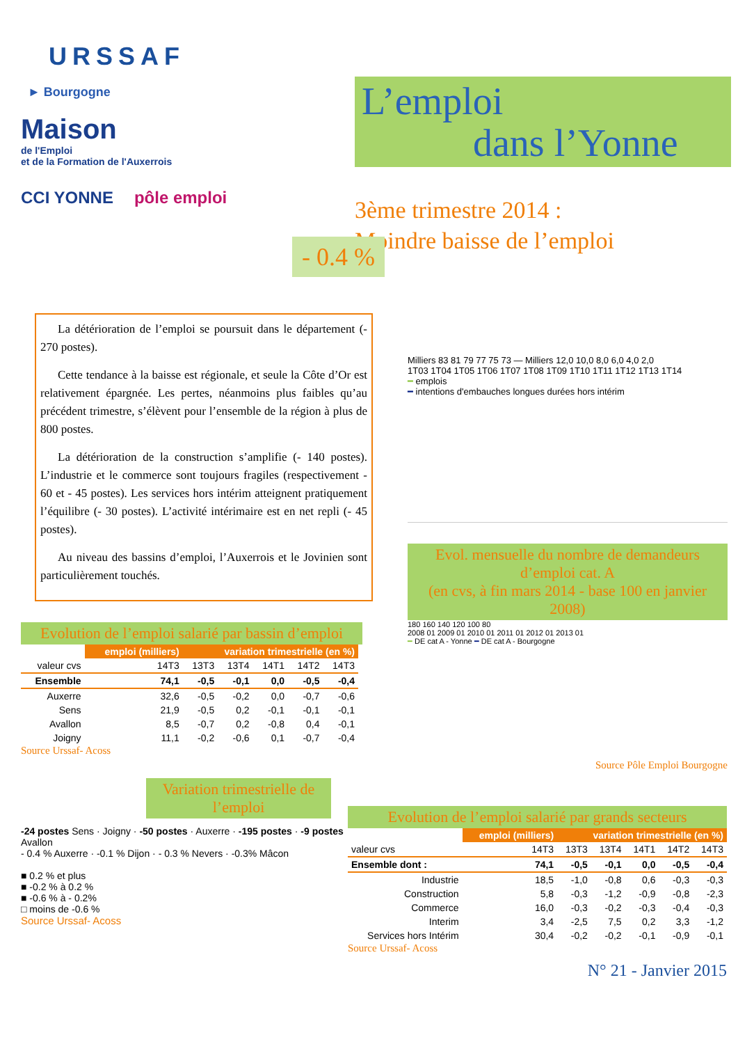URSSAF
► Bourgogne
Maison
de l'Emploi
et de la Formation de l'Auxerrois
CCI YONNE pôle emploi
L’emploi
dans l’Yonne
3ème trimestre 2014 :
Moindre baisse de l’emploi
- 0.4 %
La détérioration de l’emploi se poursuit dans le département (- 270 postes).
Cette tendance à la baisse est régionale, et seule la Côte d’Or est relativement épargnée. Les pertes, néanmoins plus faibles qu’au précédent trimestre, s’élèvent pour l’ensemble de la région à plus de 800 postes.
La détérioration de la construction s’amplifie (- 140 postes). L’industrie et le commerce sont toujours fragiles (respectivement - 60 et - 45 postes). Les services hors intérim atteignent pratiquement l’équilibre (- 30 postes). L’activité intérimaire est en net repli (- 45 postes).
Au niveau des bassins d’emploi, l’Auxerrois et le Jovinien sont particulièrement touchés.
Evolution de l’emploi salarié par bassin d’emploi
| | emploi (milliers) | variation trimestrielle (en %) | | | | |
| --- | --- | --- | --- | --- | --- | --- |
| valeur cvs | 14T3 | 13T3 | 13T4 | 14T1 | 14T2 | 14T3 |
| Ensemble | 74,1 | -0,5 | -0,1 | 0,0 | -0,5 | -0,4 |
| Auxerre | 32,6 | -0,5 | -0,2 | 0,0 | -0,7 | -0,6 |
| Sens | 21,9 | -0,5 | 0,2 | -0,1 | -0,1 | -0,1 |
| Avallon | 8,5 | -0,7 | 0,2 | -0,8 | 0,4 | -0,1 |
| Joigny | 11,1 | -0,2 | -0,6 | 0,1 | -0,7 | -0,4 |
Source Urssaf- Acoss
Milliers 83 81 79 77 75 73 — Milliers 12,0 10,0 8,0 6,0 4,0 2,0
1T03 1T04 1T05 1T06 1T07 1T08 1T09 1T10 1T11 1T12 1T13 1T14
━ emplois
━ intentions d'embauches longues durées hors intérim
Evol. mensuelle du nombre de demandeurs d’emploi cat. A
(en cvs, à fin mars 2014 - base 100 en janvier 2008)
180 160 140 120 100 80
2008 01 2009 01 2010 01 2011 01 2012 01 2013 01
━ DE cat A - Yonne ━ DE cat A - Bourgogne
Source Pôle Emploi Bourgogne
Variation trimestrielle de l’emploi
-24 postes Sens · Joigny · -50 postes · Auxerre · -195 postes · -9 postes Avallon
- 0.4 % Auxerre · -0.1 % Dijon · - 0.3 % Nevers · -0.3% Mâcon
■ 0.2 % et plus
■ -0.2 % à 0.2 %
■ -0.6 % à - 0.2%
□ moins de -0.6 %
Source Urssaf- Acoss
Evolution de l’emploi salarié par grands secteurs
| | emploi (milliers) | variation trimestrielle (en %) | | | | |
| --- | --- | --- | --- | --- | --- | --- |
| valeur cvs | 14T3 | 13T3 | 13T4 | 14T1 | 14T2 | 14T3 |
| Ensemble dont : | 74,1 | -0,5 | -0,1 | 0,0 | -0,5 | -0,4 |
| Industrie | 18,5 | -1,0 | -0,8 | 0,6 | -0,3 | -0,3 |
| Construction | 5,8 | -0,3 | -1,2 | -0,9 | -0,8 | -2,3 |
| Commerce | 16,0 | -0,3 | -0,2 | -0,3 | -0,4 | -0,3 |
| Interim | 3,4 | -2,5 | 7,5 | 0,2 | 3,3 | -1,2 |
| Services hors Intérim | 30,4 | -0,2 | -0,2 | -0,1 | -0,9 | -0,1 |
Source Urssaf- Acoss
N° 21 - Janvier 2015